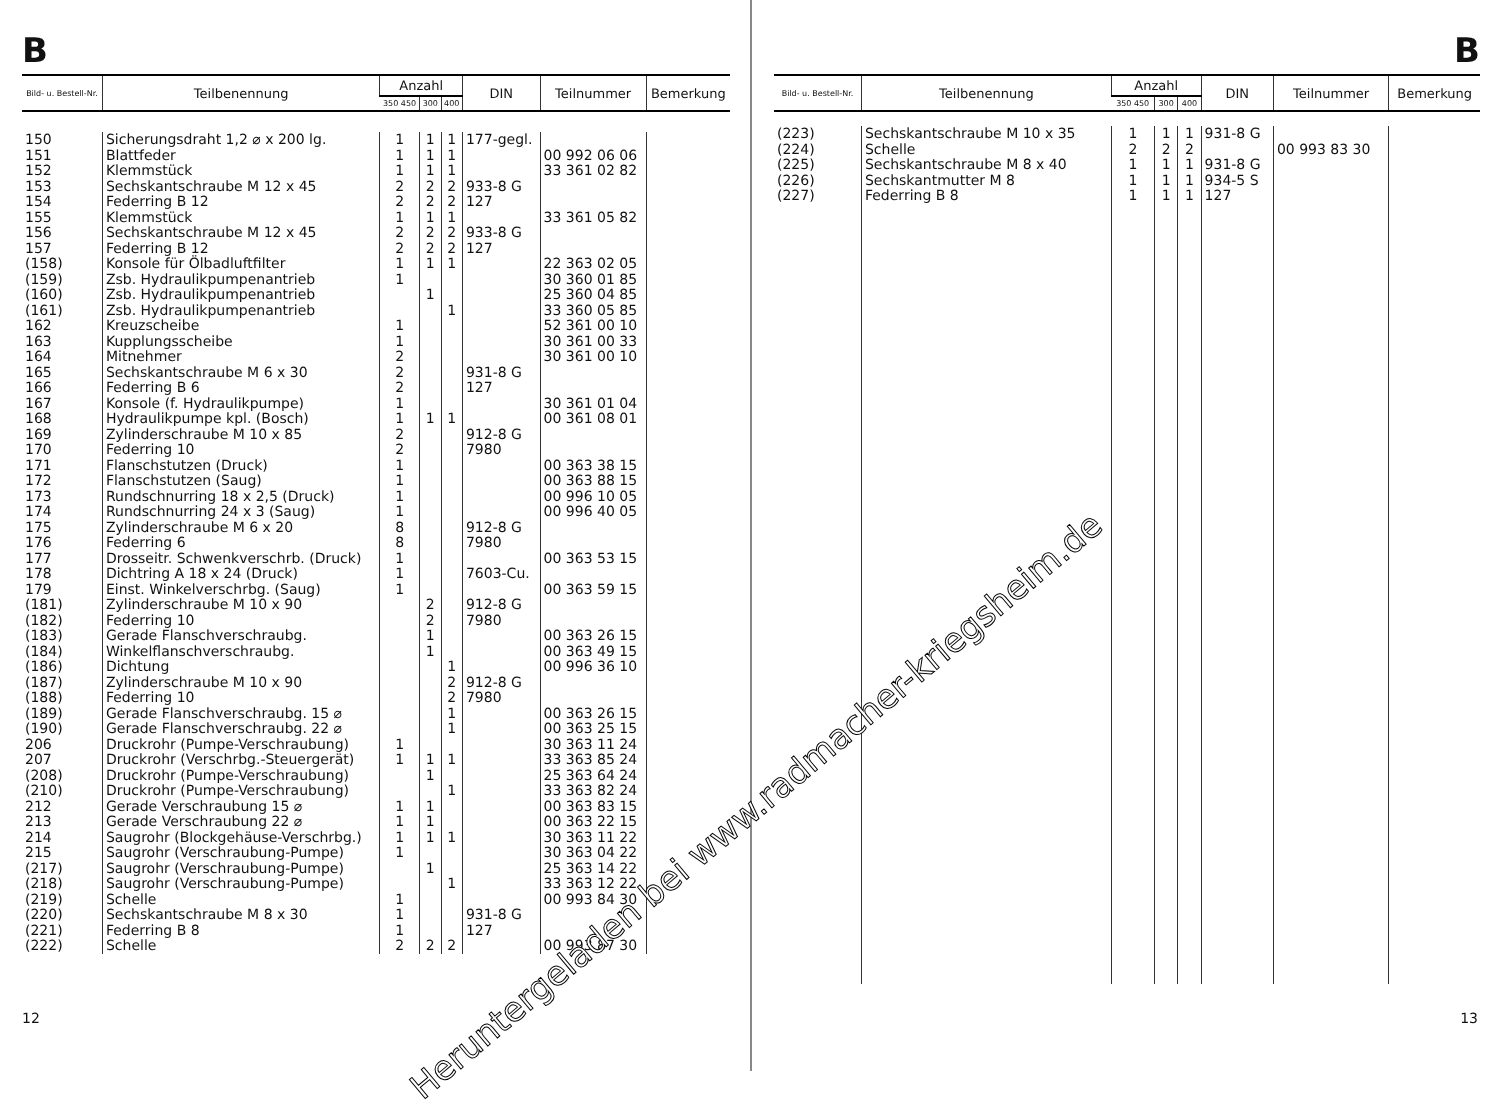B
| Bild- u. Bestell-Nr. | Teilbenennung | Anzahl | | | DIN | Teilnummer | Bemerkung |
| --- | --- | --- | --- | --- | --- | --- | --- |
| | | 350 450 | 300 | 400 | | | |
| 150 | Sicherungsdraht 1,2 ⌀ x 200 lg. | 1 | 1 | 1 | 177-gegl. | | |
| 151 | Blattfeder | 1 | 1 | 1 | | 00 992 06 06 | |
| 152 | Klemmstück | 1 | 1 | 1 | | 33 361 02 82 | |
| 153 | Sechskantschraube M 12 x 45 | 2 | 2 | 2 | 933-8 G | | |
| 154 | Federring B 12 | 2 | 2 | 2 | 127 | | |
| 155 | Klemmstück | 1 | 1 | 1 | | 33 361 05 82 | |
| 156 | Sechskantschraube M 12 x 45 | 2 | 2 | 2 | 933-8 G | | |
| 157 | Federring B 12 | 2 | 2 | 2 | 127 | | |
| (158) | Konsole für Ölbadluftfilter | 1 | 1 | 1 | | 22 363 02 05 | |
| (159) | Zsb. Hydraulikpumpenantrieb | 1 | | | | 30 360 01 85 | |
| (160) | Zsb. Hydraulikpumpenantrieb | | 1 | | | 25 360 04 85 | |
| (161) | Zsb. Hydraulikpumpenantrieb | | | 1 | | 33 360 05 85 | |
| 162 | Kreuzscheibe | 1 | | | | 52 361 00 10 | |
| 163 | Kupplungsscheibe | 1 | | | | 30 361 00 33 | |
| 164 | Mitnehmer | 2 | | | | 30 361 00 10 | |
| 165 | Sechskantschraube M 6 x 30 | 2 | | | 931-8 G | | |
| 166 | Federring B 6 | 2 | | | 127 | | |
| 167 | Konsole (f. Hydraulikpumpe) | 1 | | | | 30 361 01 04 | |
| 168 | Hydraulikpumpe kpl. (Bosch) | 1 | 1 | 1 | | 00 361 08 01 | |
| 169 | Zylinderschraube M 10 x 85 | 2 | | | 912-8 G | | |
| 170 | Federring 10 | 2 | | | 7980 | | |
| 171 | Flanschstutzen (Druck) | 1 | | | | 00 363 38 15 | |
| 172 | Flanschstutzen (Saug) | 1 | | | | 00 363 88 15 | |
| 173 | Rundschnurring 18 x 2,5 (Druck) | 1 | | | | 00 996 10 05 | |
| 174 | Rundschnurring 24 x 3 (Saug) | 1 | | | | 00 996 40 05 | |
| 175 | Zylinderschraube M 6 x 20 | 8 | | | 912-8 G | | |
| 176 | Federring 6 | 8 | | | 7980 | | |
| 177 | Drosseitr. Schwenkverschrb. (Druck) | 1 | | | | 00 363 53 15 | |
| 178 | Dichtring A 18 x 24 (Druck) | 1 | | | 7603-Cu. | | |
| 179 | Einst. Winkelverschrbg. (Saug) | 1 | | | | 00 363 59 15 | |
| (181) | Zylinderschraube M 10 x 90 | | 2 | | 912-8 G | | |
| (182) | Federring 10 | | 2 | | 7980 | | |
| (183) | Gerade Flanschverschraubg. | | 1 | | | 00 363 26 15 | |
| (184) | Winkelflanschverschraubg. | | 1 | | | 00 363 49 15 | |
| (186) | Dichtung | | | 1 | | 00 996 36 10 | |
| (187) | Zylinderschraube M 10 x 90 | | | 2 | 912-8 G | | |
| (188) | Federring 10 | | | 2 | 7980 | | |
| (189) | Gerade Flanschverschraubg. 15 ⌀ | | | 1 | | 00 363 26 15 | |
| (190) | Gerade Flanschverschraubg. 22 ⌀ | | | 1 | | 00 363 25 15 | |
| 206 | Druckrohr (Pumpe-Verschraubung) | 1 | | | | 30 363 11 24 | |
| 207 | Druckrohr (Verschrbg.-Steuergerät) | 1 | 1 | 1 | | 33 363 85 24 | |
| (208) | Druckrohr (Pumpe-Verschraubung) | | 1 | | | 25 363 64 24 | |
| (210) | Druckrohr (Pumpe-Verschraubung) | | | 1 | | 33 363 82 24 | |
| 212 | Gerade Verschraubung 15 ⌀ | 1 | 1 | | | 00 363 83 15 | |
| 213 | Gerade Verschraubung 22 ⌀ | 1 | 1 | | | 00 363 22 15 | |
| 214 | Saugrohr (Blockgehäuse-Verschrbg.) | 1 | 1 | 1 | | 30 363 11 22 | |
| 215 | Saugrohr (Verschraubung-Pumpe) | 1 | | | | 30 363 04 22 | |
| (217) | Saugrohr (Verschraubung-Pumpe) | | 1 | | | 25 363 14 22 | |
| (218) | Saugrohr (Verschraubung-Pumpe) | | | 1 | | 33 363 12 22 | |
| (219) | Schelle | 1 | | | | 00 993 84 30 | |
| (220) | Sechskantschraube M 8 x 30 | 1 | | | 931-8 G | | |
| (221) | Federring B 8 | 1 | | | 127 | | |
| (222) | Schelle | 2 | 2 | 2 | | 00 993 87 30 | |
12
B
| Bild- u. Bestell-Nr. | Teilbenennung | Anzahl | | | DIN | Teilnummer | Bemerkung |
| --- | --- | --- | --- | --- | --- | --- | --- |
| | | 350 450 | 300 | 400 | | | |
| (223) | Sechskantschraube M 10 x 35 | 1 | 1 | 1 | 931-8 G | | |
| (224) | Schelle | 2 | 2 | 2 | | 00 993 83 30 | |
| (225) | Sechskantschraube M 8 x 40 | 1 | 1 | 1 | 931-8 G | | |
| (226) | Sechskantmutter M 8 | 1 | 1 | 1 | 934-5 S | | |
| (227) | Federring B 8 | 1 | 1 | 1 | 127 | | |
Heruntergeladen bei www.radmacher-kriegsheim.de
13